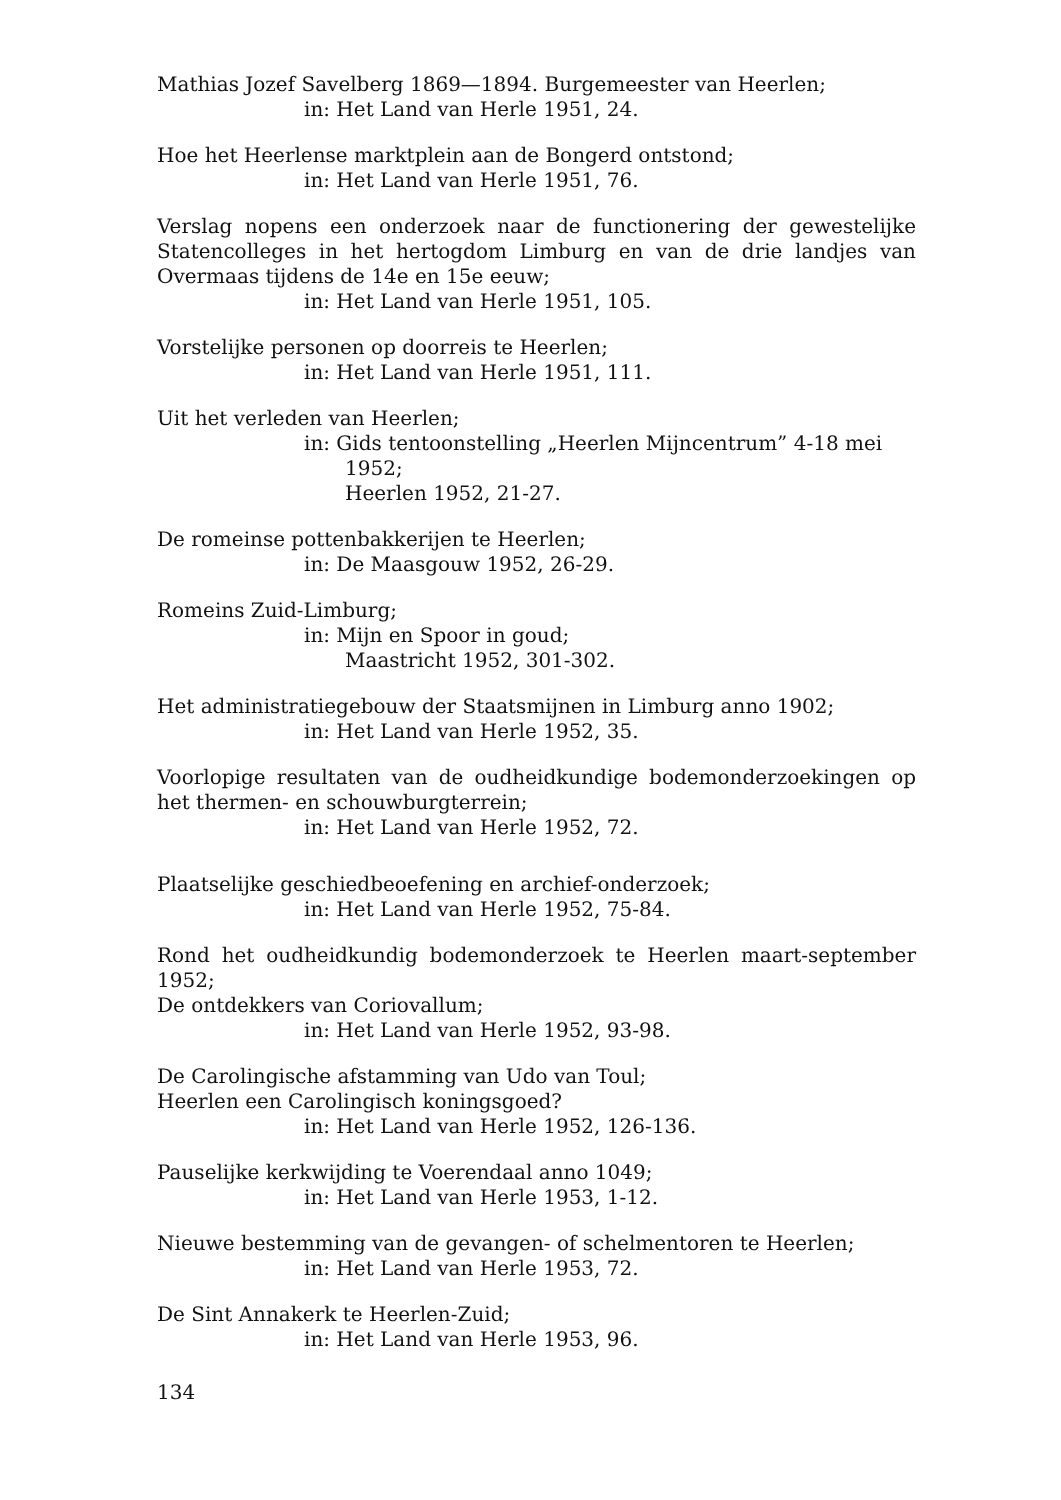Mathias Jozef Savelberg 1869—1894. Burgemeester van Heerlen;
in: Het Land van Herle 1951, 24.
Hoe het Heerlense marktplein aan de Bongerd ontstond;
in: Het Land van Herle 1951, 76.
Verslag nopens een onderzoek naar de functionering der gewestelijke Statencolleges in het hertogdom Limburg en van de drie landjes van Overmaas tijdens de 14e en 15e eeuw;
in: Het Land van Herle 1951, 105.
Vorstelijke personen op doorreis te Heerlen;
in: Het Land van Herle 1951, 111.
Uit het verleden van Heerlen;
in: Gids tentoonstelling „Heerlen Mijncentrum” 4-18 mei
1952;
Heerlen 1952, 21-27.
De romeinse pottenbakkerijen te Heerlen;
in: De Maasgouw 1952, 26-29.
Romeins Zuid-Limburg;
in: Mijn en Spoor in goud;
Maastricht 1952, 301-302.
Het administratiegebouw der Staatsmijnen in Limburg anno 1902;
in: Het Land van Herle 1952, 35.
Voorlopige resultaten van de oudheidkundige bodemonderzoekingen op het thermen- en schouwburgterrein;
in: Het Land van Herle 1952, 72.
Plaatselijke geschiedbeoefening en archief-onderzoek;
in: Het Land van Herle 1952, 75-84.
Rond het oudheidkundig bodemonderzoek te Heerlen maart-september 1952;
De ontdekkers van Coriovallum;
in: Het Land van Herle 1952, 93-98.
De Carolingische afstamming van Udo van Toul;
Heerlen een Carolingisch koningsgoed?
in: Het Land van Herle 1952, 126-136.
Pauselijke kerkwijding te Voerendaal anno 1049;
in: Het Land van Herle 1953, 1-12.
Nieuwe bestemming van de gevangen- of schelmentoren te Heerlen;
in: Het Land van Herle 1953, 72.
De Sint Annakerk te Heerlen-Zuid;
in: Het Land van Herle 1953, 96.
134